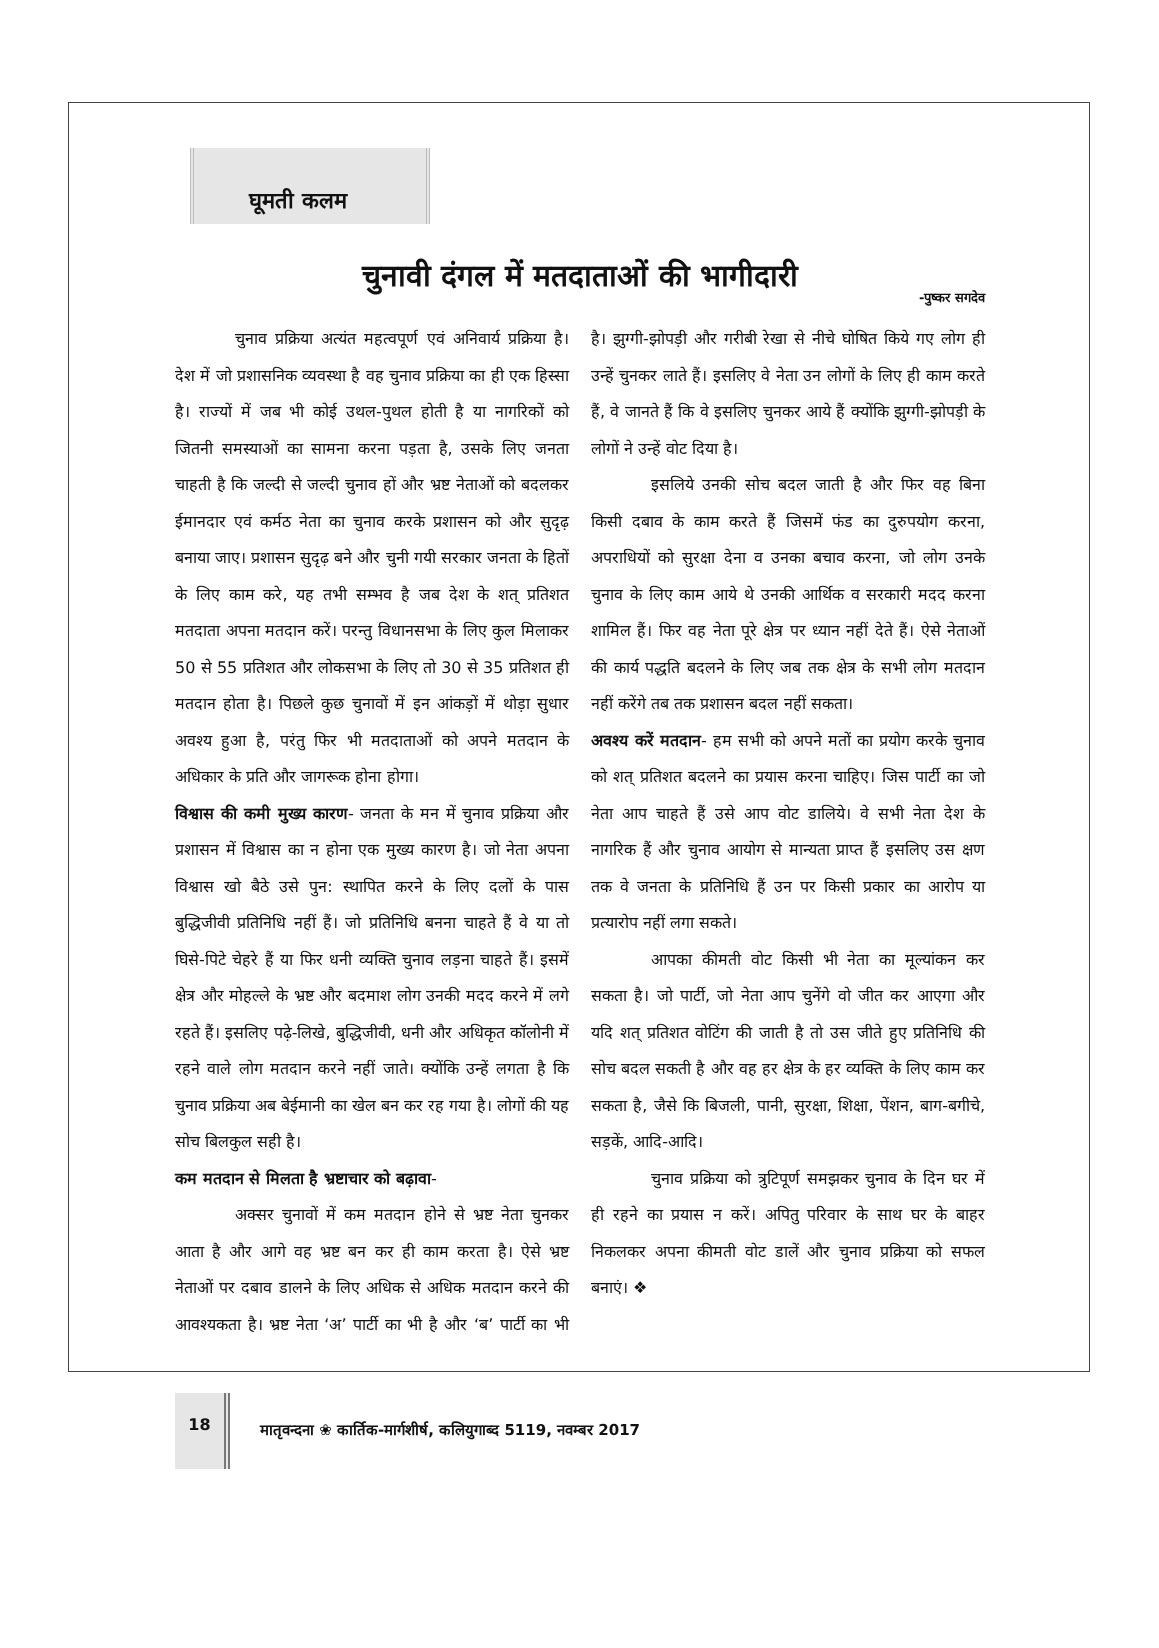घूमती कलम
चुनावी दंगल में मतदाताओं की भागीदारी
-पुष्कर सगदेव
चुनाव प्रक्रिया अत्यंत महत्वपूर्ण एवं अनिवार्य प्रक्रिया है। देश में जो प्रशासनिक व्यवस्था है वह चुनाव प्रक्रिया का ही एक हिस्सा है। राज्यों में जब भी कोई उथल-पुथल होती है या नागरिकों को जितनी समस्याओं का सामना करना पड़ता है, उसके लिए जनता चाहती है कि जल्दी से जल्दी चुनाव हों और भ्रष्ट नेताओं को बदलकर ईमानदार एवं कर्मठ नेता का चुनाव करके प्रशासन को और सुदृढ़ बनाया जाए। प्रशासन सुदृढ़ बने और चुनी गयी सरकार जनता के हितों के लिए काम करे, यह तभी सम्भव है जब देश के शत् प्रतिशत मतदाता अपना मतदान करें। परन्तु विधानसभा के लिए कुल मिलाकर 50 से 55 प्रतिशत और लोकसभा के लिए तो 30 से 35 प्रतिशत ही मतदान होता है। पिछले कुछ चुनावों में इन आंकड़ों में थोड़ा सुधार अवश्य हुआ है, परंतु फिर भी मतदाताओं को अपने मतदान के अधिकार के प्रति और जागरूक होना होगा।
विश्वास की कमी मुख्य कारण- जनता के मन में चुनाव प्रक्रिया और प्रशासन में विश्वास का न होना एक मुख्य कारण है। जो नेता अपना विश्वास खो बैठे उसे पुन: स्थापित करने के लिए दलों के पास बुद्धिजीवी प्रतिनिधि नहीं हैं। जो प्रतिनिधि बनना चाहते हैं वे या तो घिसे-पिटे चेहरे हैं या फिर धनी व्यक्ति चुनाव लड़ना चाहते हैं। इसमें क्षेत्र और मोहल्ले के भ्रष्ट और बदमाश लोग उनकी मदद करने में लगे रहते हैं। इसलिए पढ़े-लिखे, बुद्धिजीवी, धनी और अधिकृत कॉलोनी में रहने वाले लोग मतदान करने नहीं जाते। क्योंकि उन्हें लगता है कि चुनाव प्रक्रिया अब बेईमानी का खेल बन कर रह गया है। लोगों की यह सोच बिलकुल सही है।
कम मतदान से मिलता है भ्रष्टाचार को बढ़ावा-
अक्सर चुनावों में कम मतदान होने से भ्रष्ट नेता चुनकर आता है और आगे वह भ्रष्ट बन कर ही काम करता है। ऐसे भ्रष्ट नेताओं पर दबाव डालने के लिए अधिक से अधिक मतदान करने की आवश्यकता है। भ्रष्ट नेता ‘अ’ पार्टी का भी है और ‘ब’ पार्टी का भी है। झुग्गी-झोपड़ी और गरीबी रेखा से नीचे घोषित किये गए लोग ही उन्हें चुनकर लाते हैं। इसलिए वे नेता उन लोगों के लिए ही काम करते हैं, वे जानते हैं कि वे इसलिए चुनकर आये हैं क्योंकि झुग्गी-झोपड़ी के लोगों ने उन्हें वोट दिया है।
इसलिये उनकी सोच बदल जाती है और फिर वह बिना किसी दबाव के काम करते हैं जिसमें फंड का दुरुपयोग करना, अपराधियों को सुरक्षा देना व उनका बचाव करना, जो लोग उनके चुनाव के लिए काम आये थे उनकी आर्थिक व सरकारी मदद करना शामिल हैं। फिर वह नेता पूरे क्षेत्र पर ध्यान नहीं देते हैं। ऐसे नेताओं की कार्य पद्धति बदलने के लिए जब तक क्षेत्र के सभी लोग मतदान नहीं करेंगे तब तक प्रशासन बदल नहीं सकता।
अवश्य करें मतदान- हम सभी को अपने मतों का प्रयोग करके चुनाव को शत् प्रतिशत बदलने का प्रयास करना चाहिए। जिस पार्टी का जो नेता आप चाहते हैं उसे आप वोट डालिये। वे सभी नेता देश के नागरिक हैं और चुनाव आयोग से मान्यता प्राप्त हैं इसलिए उस क्षण तक वे जनता के प्रतिनिधि हैं उन पर किसी प्रकार का आरोप या प्रत्यारोप नहीं लगा सकते।
आपका कीमती वोट किसी भी नेता का मूल्यांकन कर सकता है। जो पार्टी, जो नेता आप चुनेंगे वो जीत कर आएगा और यदि शत् प्रतिशत वोटिंग की जाती है तो उस जीते हुए प्रतिनिधि की सोच बदल सकती है और वह हर क्षेत्र के हर व्यक्ति के लिए काम कर सकता है, जैसे कि बिजली, पानी, सुरक्षा, शिक्षा, पेंशन, बाग-बगीचे, सड़कें, आदि-आदि।
चुनाव प्रक्रिया को त्रुटिपूर्ण समझकर चुनाव के दिन घर में ही रहने का प्रयास न करें। अपितु परिवार के साथ घर के बाहर निकलकर अपना कीमती वोट डालें और चुनाव प्रक्रिया को सफल बनाएं। ❖
18
मातृवन्दना ❀ कार्तिक-मार्गशीर्ष, कलियुगाब्द 5119, नवम्बर 2017